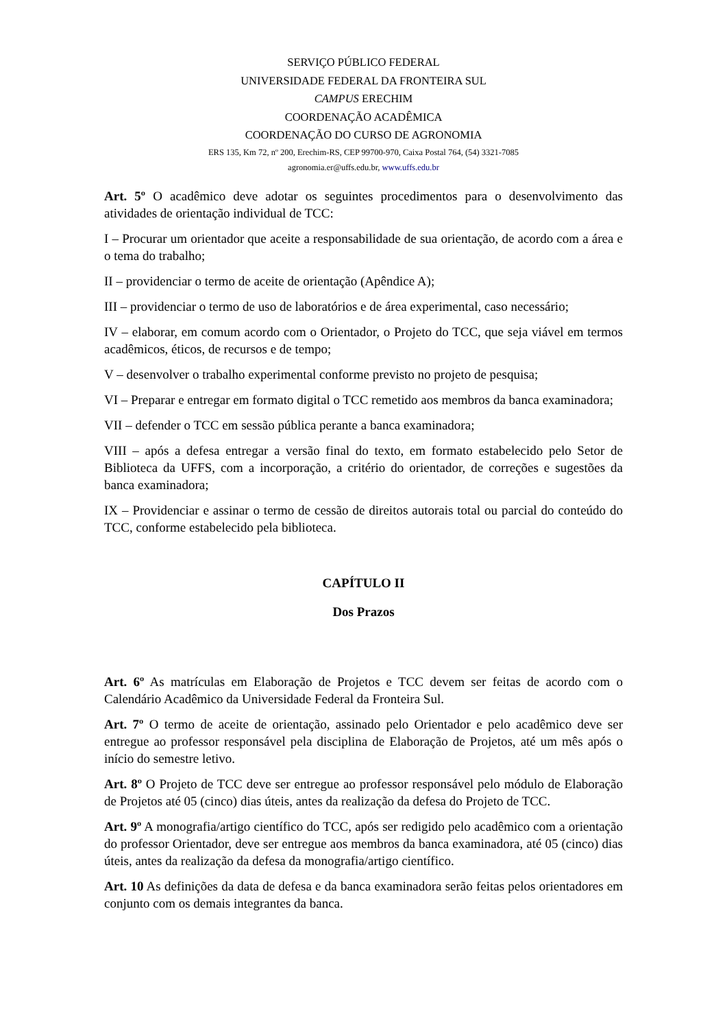SERVIÇO PÚBLICO FEDERAL
UNIVERSIDADE FEDERAL DA FRONTEIRA SUL
CAMPUS ERECHIM
COORDENAÇÃO ACADÊMICA
COORDENAÇÃO DO CURSO DE AGRONOMIA
ERS 135, Km 72, nº 200, Erechim-RS, CEP 99700-970, Caixa Postal 764, (54) 3321-7085
agronomia.er@uffs.edu.br, www.uffs.edu.br
Art. 5º O acadêmico deve adotar os seguintes procedimentos para o desenvolvimento das atividades de orientação individual de TCC:
I – Procurar um orientador que aceite a responsabilidade de sua orientação, de acordo com a área e o tema do trabalho;
II – providenciar o termo de aceite de orientação (Apêndice A);
III – providenciar o termo de uso de laboratórios e de área experimental, caso necessário;
IV – elaborar, em comum acordo com o Orientador, o Projeto do TCC, que seja viável em termos acadêmicos, éticos, de recursos e de tempo;
V – desenvolver o trabalho experimental conforme previsto no projeto de pesquisa;
VI – Preparar e entregar em formato digital o TCC remetido aos membros da banca examinadora;
VII – defender o TCC em sessão pública perante a banca examinadora;
VIII – após a defesa entregar a versão final do texto, em formato estabelecido pelo Setor de Biblioteca da UFFS, com a incorporação, a critério do orientador, de correções e sugestões da banca examinadora;
IX – Providenciar e assinar o termo de cessão de direitos autorais total ou parcial do conteúdo do TCC, conforme estabelecido pela biblioteca.
CAPÍTULO II
Dos Prazos
Art. 6º As matrículas em Elaboração de Projetos e TCC devem ser feitas de acordo com o Calendário Acadêmico da Universidade Federal da Fronteira Sul.
Art. 7º O termo de aceite de orientação, assinado pelo Orientador e pelo acadêmico deve ser entregue ao professor responsável pela disciplina de Elaboração de Projetos, até um mês após o início do semestre letivo.
Art. 8º O Projeto de TCC deve ser entregue ao professor responsável pelo módulo de Elaboração de Projetos até 05 (cinco) dias úteis, antes da realização da defesa do Projeto de TCC.
Art. 9º A monografia/artigo científico do TCC, após ser redigido pelo acadêmico com a orientação do professor Orientador, deve ser entregue aos membros da banca examinadora, até 05 (cinco) dias úteis, antes da realização da defesa da monografia/artigo científico.
Art. 10 As definições da data de defesa e da banca examinadora serão feitas pelos orientadores em conjunto com os demais integrantes da banca.